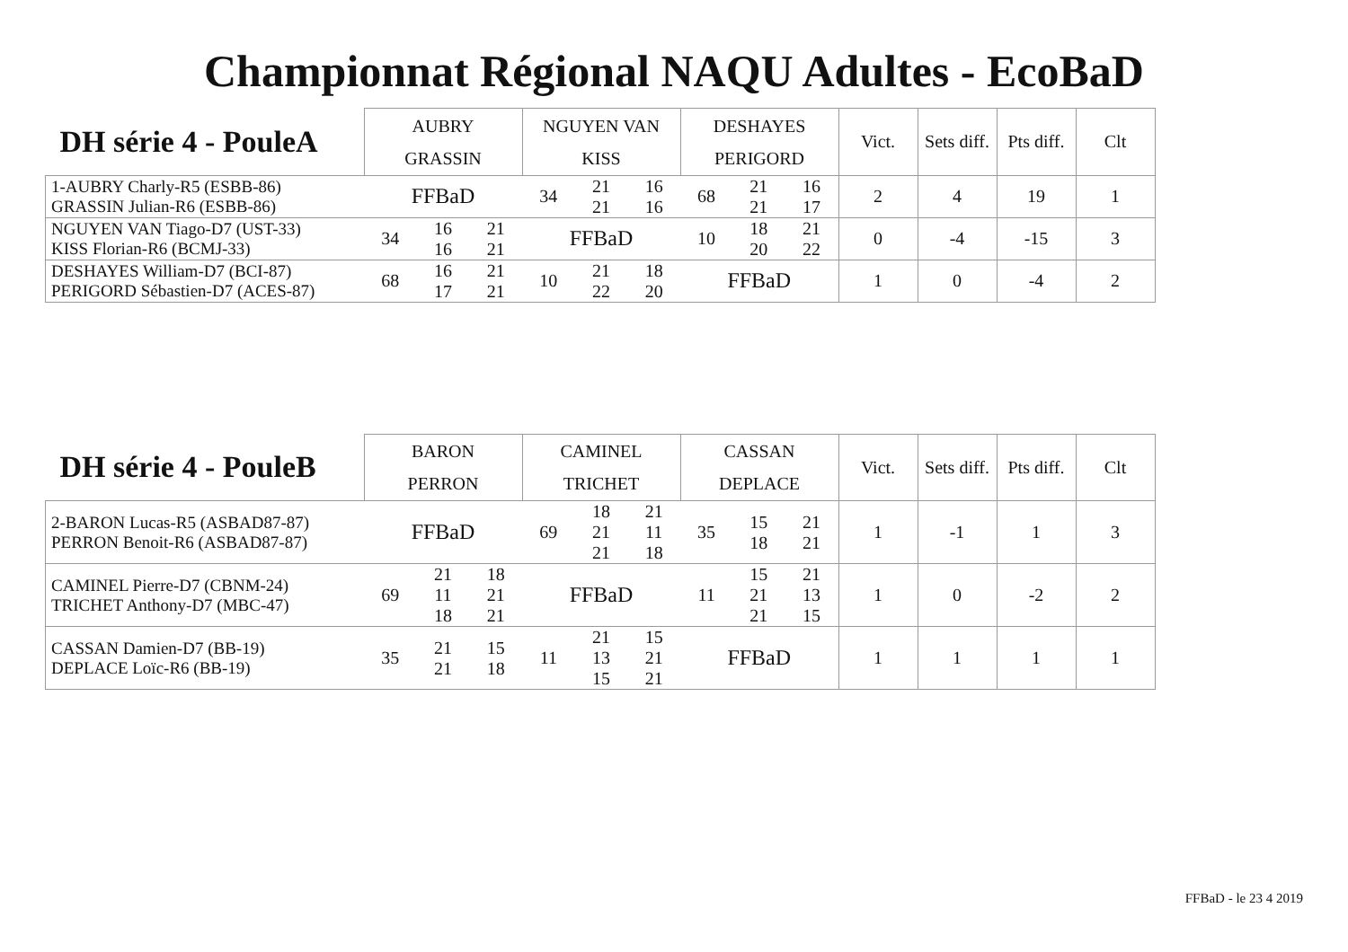Championnat Régional NAQU Adultes - EcoBaD
| DH série 4 - PouleA | AUBRY GRASSIN | | | NGUYEN VAN KISS | | | DESHAYES PERIGORD | | | Vict. | Sets diff. | Pts diff. | Clt |
| --- | --- | --- | --- | --- | --- | --- | --- | --- | --- | --- | --- | --- | --- |
| 1-AUBRY Charly-R5 (ESBB-86) GRASSIN Julian-R6 (ESBB-86) | FFBaD | | | 34 | 21 21 | 16 16 | 68 | 21 21 | 16 17 | 2 | 4 | 19 | 1 |
| NGUYEN VAN Tiago-D7 (UST-33) KISS Florian-R6 (BCMJ-33) | 34 | 16 16 | 21 21 | FFBaD | | | 10 | 18 20 | 21 22 | 0 | -4 | -15 | 3 |
| DESHAYES William-D7 (BCI-87) PERIGORD Sébastien-D7 (ACES-87) | 68 | 16 17 | 21 21 | 10 | 21 22 | 18 20 | FFBaD | | | 1 | 0 | -4 | 2 |
| DH série 4 - PouleB | BARON PERRON | | | CAMINEL TRICHET | | | CASSAN DEPLACE | | | Vict. | Sets diff. | Pts diff. | Clt |
| --- | --- | --- | --- | --- | --- | --- | --- | --- | --- | --- | --- | --- | --- |
| 2-BARON Lucas-R5 (ASBAD87-87) PERRON Benoit-R6 (ASBAD87-87) | FFBaD | | | 69 | 18 21 21 | 21 11 18 | 35 | 15 18 | 21 21 | 1 | -1 | 1 | 3 |
| CAMINEL Pierre-D7 (CBNM-24) TRICHET Anthony-D7 (MBC-47) | 69 | 21 11 18 | 18 21 21 | FFBaD | | | 11 | 15 21 21 | 21 13 15 | 1 | 0 | -2 | 2 |
| CASSAN Damien-D7 (BB-19) DEPLACE Loïc-R6 (BB-19) | 35 | 21 21 | 15 18 | 11 | 21 13 15 | 15 21 21 | FFBaD | | | 1 | 1 | 1 | 1 |
FFBaD - le 23 4 2019